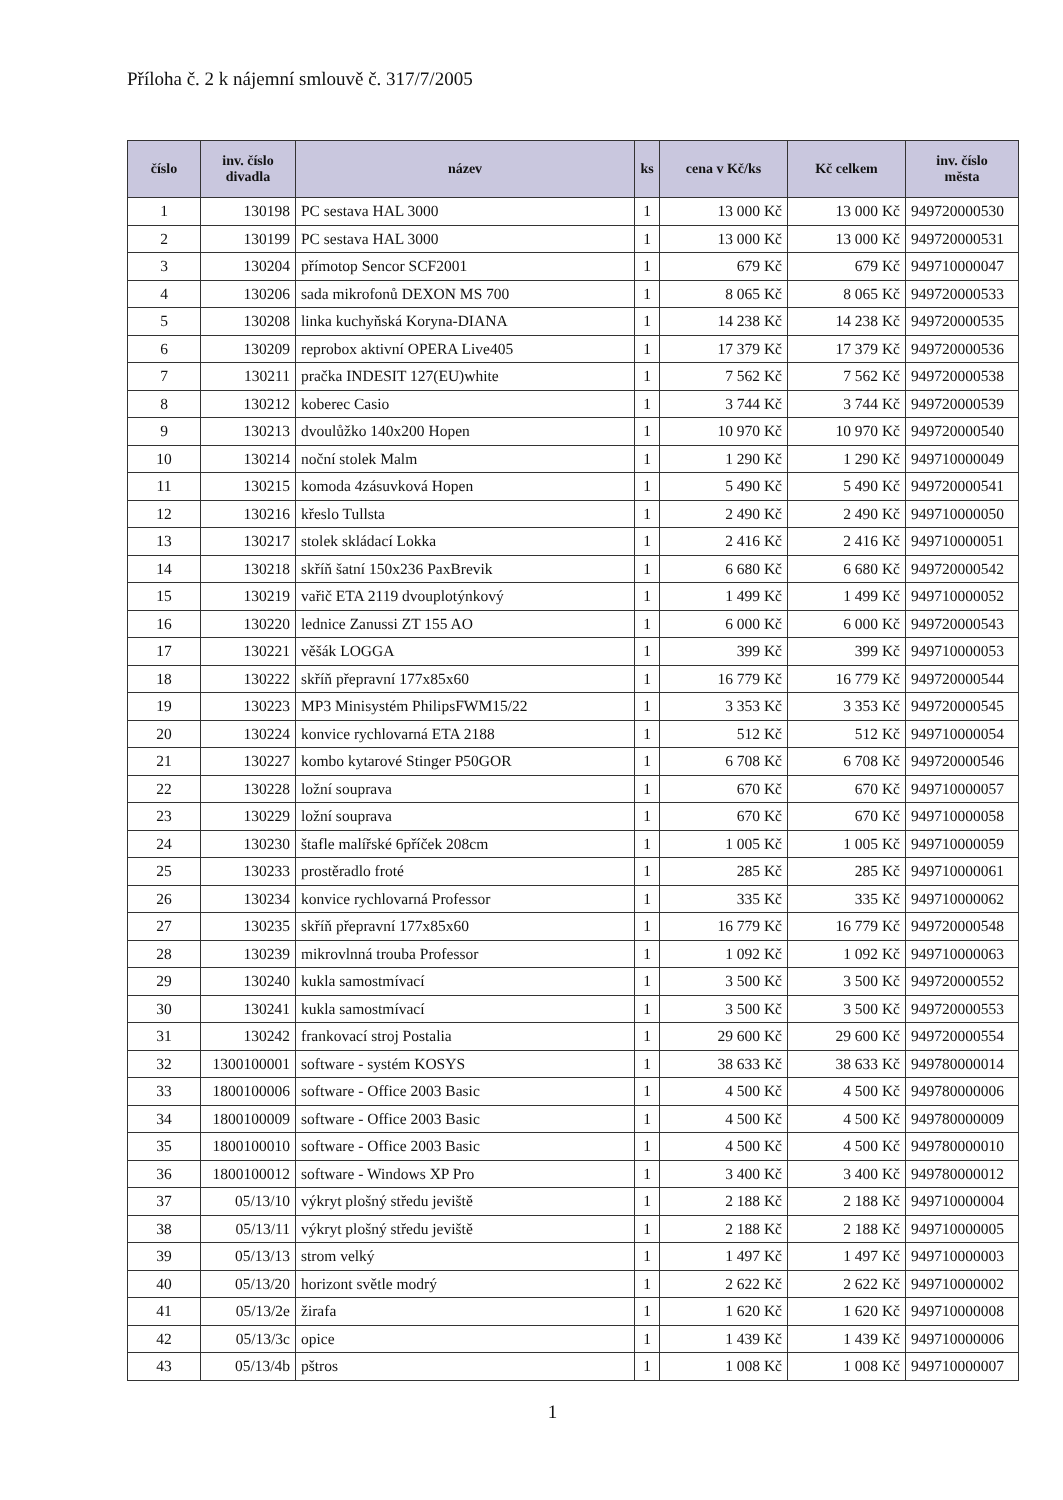Příloha č. 2 k nájemní smlouvě č. 317/7/2005
| číslo | inv. číslo divadla | název | ks | cena v Kč/ks | Kč celkem | inv. číslo města |
| --- | --- | --- | --- | --- | --- | --- |
| 1 | 130198 | PC sestava HAL 3000 | 1 | 13 000 Kč | 13 000 Kč | 949720000530 |
| 2 | 130199 | PC sestava HAL 3000 | 1 | 13 000 Kč | 13 000 Kč | 949720000531 |
| 3 | 130204 | přímotop Sencor SCF2001 | 1 | 679 Kč | 679 Kč | 949710000047 |
| 4 | 130206 | sada mikrofonů DEXON MS 700 | 1 | 8 065 Kč | 8 065 Kč | 949720000533 |
| 5 | 130208 | linka kuchyňská Koryna-DIANA | 1 | 14 238 Kč | 14 238 Kč | 949720000535 |
| 6 | 130209 | reprobox aktivní OPERA Live405 | 1 | 17 379 Kč | 17 379 Kč | 949720000536 |
| 7 | 130211 | pračka INDESIT 127(EU)white | 1 | 7 562 Kč | 7 562 Kč | 949720000538 |
| 8 | 130212 | koberec Casio | 1 | 3 744 Kč | 3 744 Kč | 949720000539 |
| 9 | 130213 | dvoulůžko 140x200 Hopen | 1 | 10 970 Kč | 10 970 Kč | 949720000540 |
| 10 | 130214 | noční stolek Malm | 1 | 1 290 Kč | 1 290 Kč | 949710000049 |
| 11 | 130215 | komoda 4zásuvková Hopen | 1 | 5 490 Kč | 5 490 Kč | 949720000541 |
| 12 | 130216 | křeslo Tullsta | 1 | 2 490 Kč | 2 490 Kč | 949710000050 |
| 13 | 130217 | stolek skládací Lokka | 1 | 2 416 Kč | 2 416 Kč | 949710000051 |
| 14 | 130218 | skříň šatní 150x236 PaxBrevik | 1 | 6 680 Kč | 6 680 Kč | 949720000542 |
| 15 | 130219 | vařič ETA 2119 dvouplotýnkový | 1 | 1 499 Kč | 1 499 Kč | 949710000052 |
| 16 | 130220 | lednice Zanussi ZT 155 AO | 1 | 6 000 Kč | 6 000 Kč | 949720000543 |
| 17 | 130221 | věšák LOGGA | 1 | 399 Kč | 399 Kč | 949710000053 |
| 18 | 130222 | skříň přepravní 177x85x60 | 1 | 16 779 Kč | 16 779 Kč | 949720000544 |
| 19 | 130223 | MP3 Minisystém PhilipsFWM15/22 | 1 | 3 353 Kč | 3 353 Kč | 949720000545 |
| 20 | 130224 | konvice rychlovarná ETA 2188 | 1 | 512 Kč | 512 Kč | 949710000054 |
| 21 | 130227 | kombo kytarové Stinger P50GOR | 1 | 6 708 Kč | 6 708 Kč | 949720000546 |
| 22 | 130228 | ložní souprava | 1 | 670 Kč | 670 Kč | 949710000057 |
| 23 | 130229 | ložní souprava | 1 | 670 Kč | 670 Kč | 949710000058 |
| 24 | 130230 | štafle malířské 6příček 208cm | 1 | 1 005 Kč | 1 005 Kč | 949710000059 |
| 25 | 130233 | prostěradlo froté | 1 | 285 Kč | 285 Kč | 949710000061 |
| 26 | 130234 | konvice rychlovarná Professor | 1 | 335 Kč | 335 Kč | 949710000062 |
| 27 | 130235 | skříň přepravní 177x85x60 | 1 | 16 779 Kč | 16 779 Kč | 949720000548 |
| 28 | 130239 | mikrovlnná trouba Professor | 1 | 1 092 Kč | 1 092 Kč | 949710000063 |
| 29 | 130240 | kukla samostmívací | 1 | 3 500 Kč | 3 500 Kč | 949720000552 |
| 30 | 130241 | kukla samostmívací | 1 | 3 500 Kč | 3 500 Kč | 949720000553 |
| 31 | 130242 | frankovací stroj Postalia | 1 | 29 600 Kč | 29 600 Kč | 949720000554 |
| 32 | 1300100001 | software - systém KOSYS | 1 | 38 633 Kč | 38 633 Kč | 949780000014 |
| 33 | 1800100006 | software - Office 2003 Basic | 1 | 4 500 Kč | 4 500 Kč | 949780000006 |
| 34 | 1800100009 | software - Office 2003 Basic | 1 | 4 500 Kč | 4 500 Kč | 949780000009 |
| 35 | 1800100010 | software - Office 2003 Basic | 1 | 4 500 Kč | 4 500 Kč | 949780000010 |
| 36 | 1800100012 | software - Windows XP Pro | 1 | 3 400 Kč | 3 400 Kč | 949780000012 |
| 37 | 05/13/10 | výkryt plošný středu jeviště | 1 | 2 188 Kč | 2 188 Kč | 949710000004 |
| 38 | 05/13/11 | výkryt plošný středu jeviště | 1 | 2 188 Kč | 2 188 Kč | 949710000005 |
| 39 | 05/13/13 | strom velký | 1 | 1 497 Kč | 1 497 Kč | 949710000003 |
| 40 | 05/13/20 | horizont světle modrý | 1 | 2 622 Kč | 2 622 Kč | 949710000002 |
| 41 | 05/13/2e | žirafa | 1 | 1 620 Kč | 1 620 Kč | 949710000008 |
| 42 | 05/13/3c | opice | 1 | 1 439 Kč | 1 439 Kč | 949710000006 |
| 43 | 05/13/4b | pštros | 1 | 1 008 Kč | 1 008 Kč | 949710000007 |
1